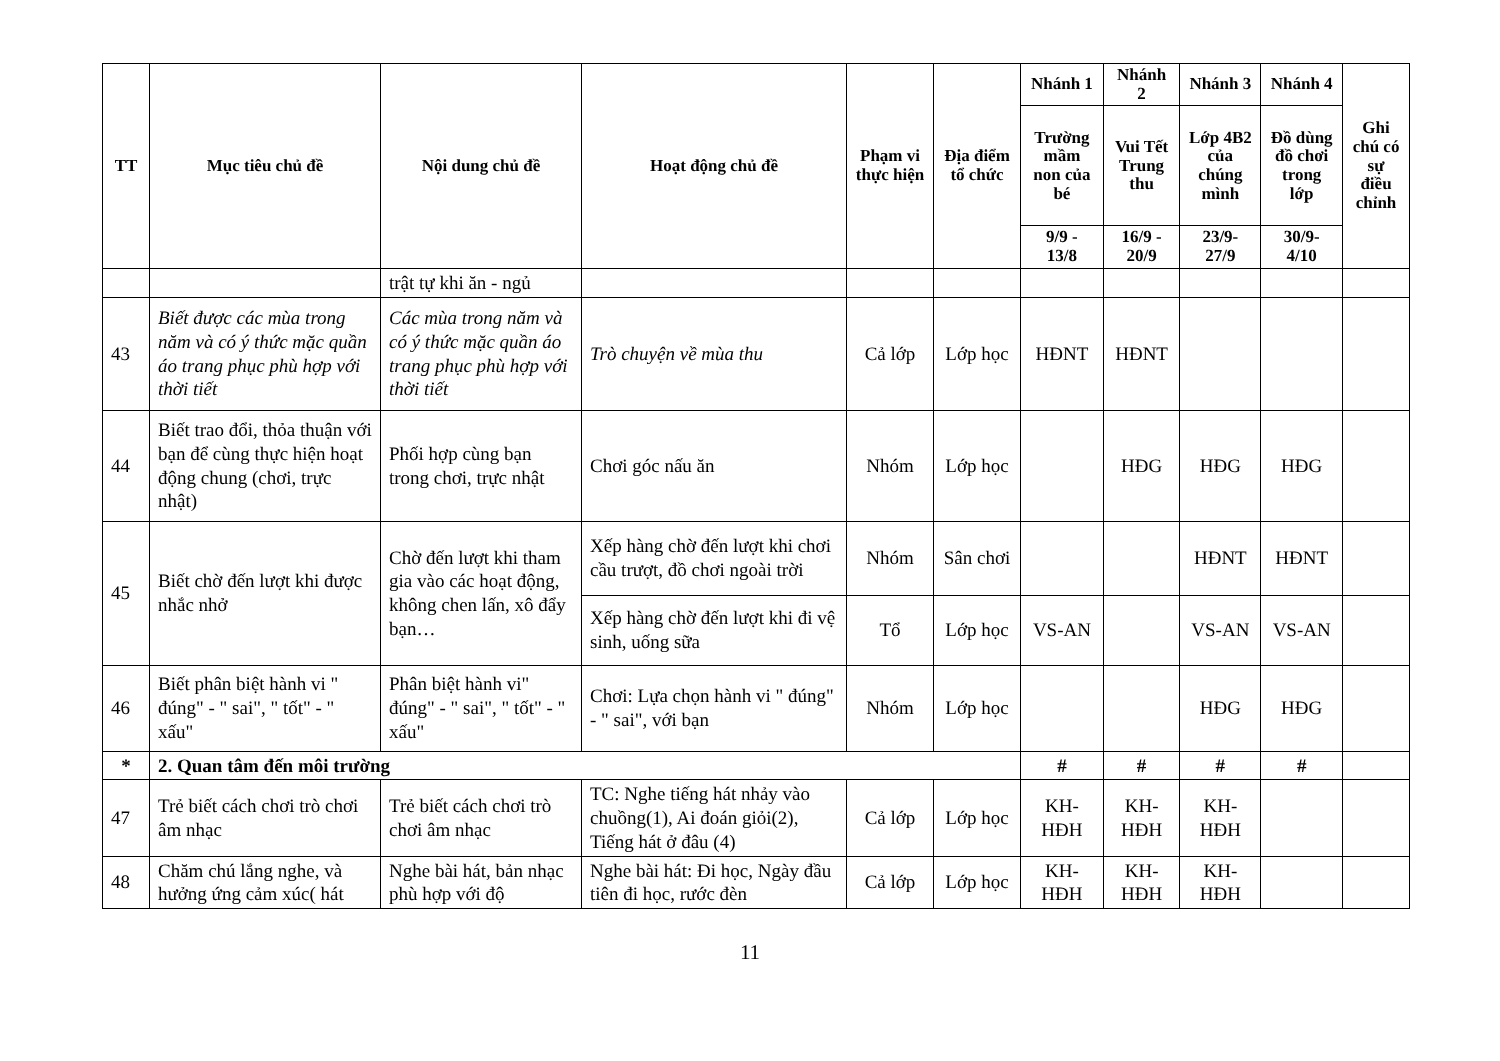| TT | Mục tiêu chủ đề | Nội dung chủ đề | Hoạt động chủ đề | Phạm vi thực hiện | Địa điểm tổ chức | Nhánh 1 | Nhánh 2 | Nhánh 3 | Nhánh 4 | Ghi chú có sự điều chỉnh |
| --- | --- | --- | --- | --- | --- | --- | --- | --- | --- | --- |
| | | | | | | Trường mầm non của bé | Vui Tết Trung thu | Lớp 4B2 của chúng mình | Đồ dùng đồ chơi trong lớp | |
| | | | | | | 9/9 - 13/8 | 16/9 - 20/9 | 23/9- 27/9 | 30/9- 4/10 | |
| | | trật tự khi ăn - ngủ | | | | | | | | |
| 43 | Biết được các mùa trong năm và có ý thức mặc quần áo trang phục phù hợp với thời tiết | Các mùa trong năm và có ý thức mặc quần áo trang phục phù hợp với thời tiết | Trò chuyện về mùa thu | Cả lớp | Lớp học | HĐNT | HĐNT | | | |
| 44 | Biết trao đổi, thỏa thuận với bạn để cùng thực hiện hoạt động chung (chơi, trực nhật) | Phối hợp cùng bạn trong chơi, trực nhật | Chơi góc nấu ăn | Nhóm | Lớp học | | HĐG | HĐG | HĐG | |
| 45 | Biết chờ đến lượt khi được nhắc nhở | Chờ đến lượt khi tham gia vào các hoạt động, không chen lấn, xô đẩy bạn… | Xếp hàng chờ đến lượt khi chơi cầu trượt, đồ chơi ngoài trời | Nhóm | Sân chơi | | | HĐNT | HĐNT | |
| | | | Xếp hàng chờ đến lượt khi đi vệ sinh, uống sữa | Tổ | Lớp học | VS-AN | | VS-AN | VS-AN | |
| 46 | Biết phân biệt hành vi " đúng" - " sai", " tốt" - " xấu" | Phân biệt hành vi" đúng" - " sai", " tốt" - " xấu" | Chơi: Lựa chọn hành vi " đúng" - " sai", với bạn | Nhóm | Lớp học | | | HĐG | HĐG | |
| * | 2. Quan tâm đến môi trường | | | | | # | # | # | # | |
| 47 | Trẻ biết cách chơi trò chơi âm nhạc | Trẻ biết cách chơi trò chơi âm nhạc | TC: Nghe tiếng hát nhảy vào chuồng(1), Ai đoán giỏi(2), Tiếng hát ở đâu (4) | Cả lớp | Lớp học | KH-HĐH | KH-HĐH | KH-HĐH | | |
| 48 | Chăm chú lắng nghe, và hưởng ứng cảm xúc( hát | Nghe bài hát, bản nhạc phù hợp với độ | Nghe bài hát: Đi học, Ngày đầu tiên đi học, rước đèn | Cả lớp | Lớp học | KH-HĐH | KH-HĐH | KH-HĐH | | |
11